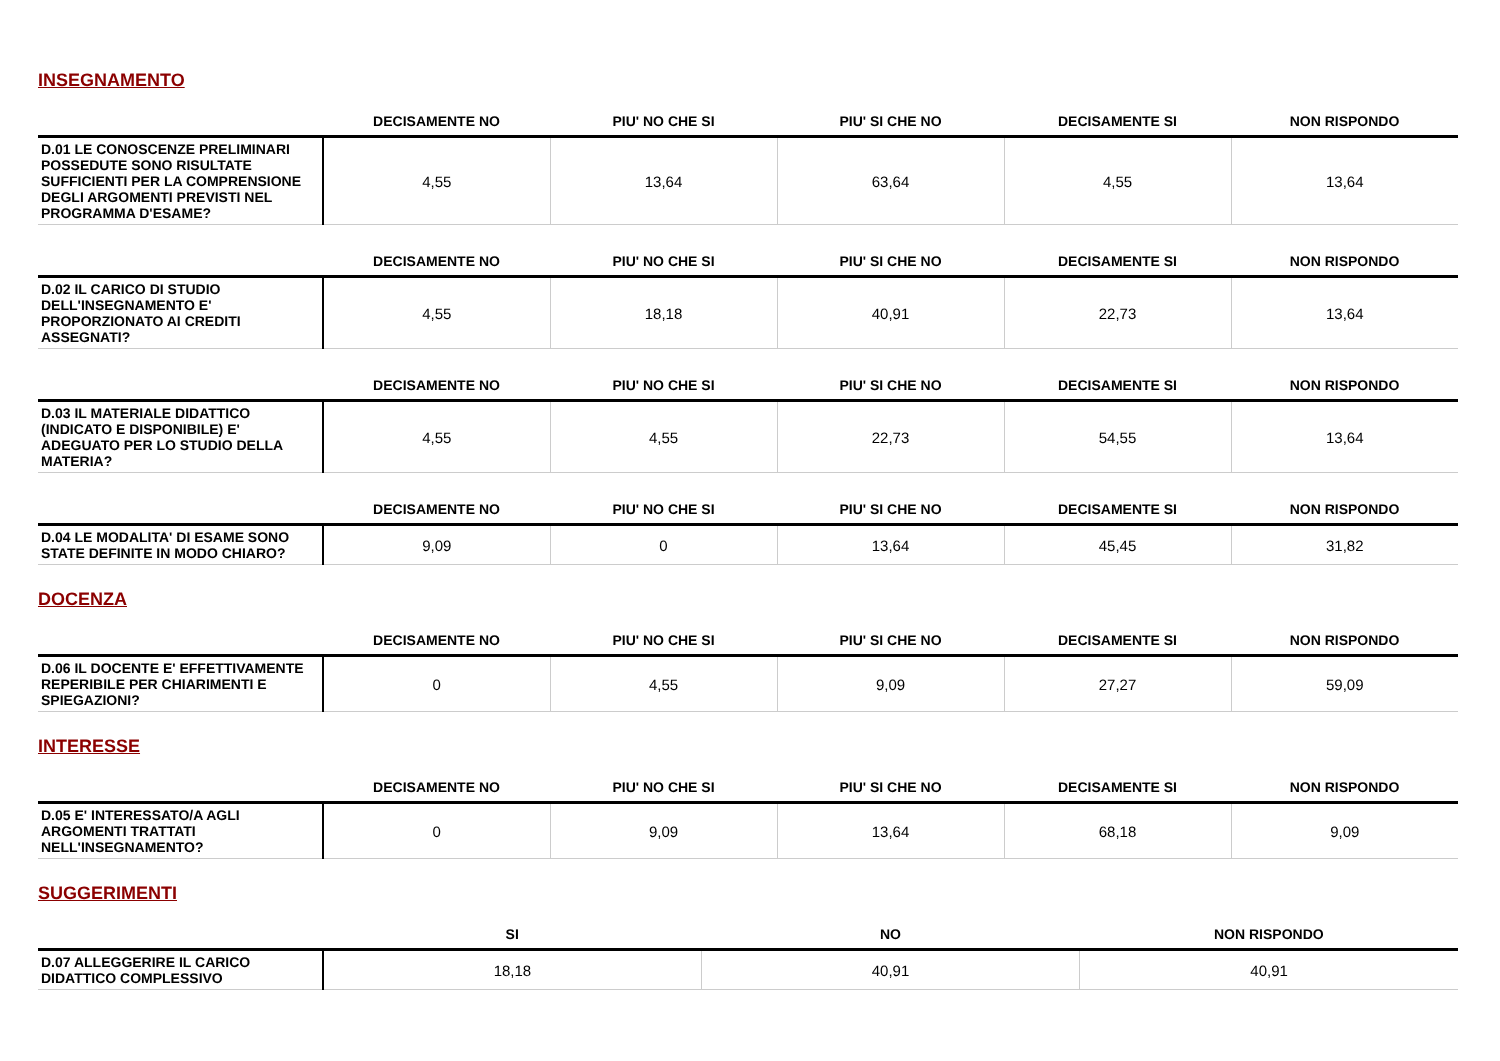INSEGNAMENTO
| | DECISAMENTE NO | PIU' NO CHE SI | PIU' SI CHE NO | DECISAMENTE SI | NON RISPONDO |
| --- | --- | --- | --- | --- | --- |
| D.01 LE CONOSCENZE PRELIMINARI POSSEDUTE SONO RISULTATE SUFFICIENTI PER LA COMPRENSIONE DEGLI ARGOMENTI PREVISTI NEL PROGRAMMA D'ESAME? | 4,55 | 13,64 | 63,64 | 4,55 | 13,64 |
| | DECISAMENTE NO | PIU' NO CHE SI | PIU' SI CHE NO | DECISAMENTE SI | NON RISPONDO |
| --- | --- | --- | --- | --- | --- |
| D.02 IL CARICO DI STUDIO DELL'INSEGNAMENTO E' PROPORZIONATO AI CREDITI ASSEGNATI? | 4,55 | 18,18 | 40,91 | 22,73 | 13,64 |
| | DECISAMENTE NO | PIU' NO CHE SI | PIU' SI CHE NO | DECISAMENTE SI | NON RISPONDO |
| --- | --- | --- | --- | --- | --- |
| D.03 IL MATERIALE DIDATTICO (INDICATO E DISPONIBILE) E' ADEGUATO PER LO STUDIO DELLA MATERIA? | 4,55 | 4,55 | 22,73 | 54,55 | 13,64 |
| | DECISAMENTE NO | PIU' NO CHE SI | PIU' SI CHE NO | DECISAMENTE SI | NON RISPONDO |
| --- | --- | --- | --- | --- | --- |
| D.04 LE MODALITA' DI ESAME SONO STATE DEFINITE IN MODO CHIARO? | 9,09 | 0 | 13,64 | 45,45 | 31,82 |
DOCENZA
| | DECISAMENTE NO | PIU' NO CHE SI | PIU' SI CHE NO | DECISAMENTE SI | NON RISPONDO |
| --- | --- | --- | --- | --- | --- |
| D.06 IL DOCENTE E' EFFETTIVAMENTE REPERIBILE PER CHIARIMENTI E SPIEGAZIONI? | 0 | 4,55 | 9,09 | 27,27 | 59,09 |
INTERESSE
| | DECISAMENTE NO | PIU' NO CHE SI | PIU' SI CHE NO | DECISAMENTE SI | NON RISPONDO |
| --- | --- | --- | --- | --- | --- |
| D.05 E' INTERESSATO/A AGLI ARGOMENTI TRATTATI NELL'INSEGNAMENTO? | 0 | 9,09 | 13,64 | 68,18 | 9,09 |
SUGGERIMENTI
| | SI | NO | NON RISPONDO |
| --- | --- | --- | --- |
| D.07 ALLEGGERIRE IL CARICO DIDATTICO COMPLESSIVO | 18,18 | 40,91 | 40,91 |